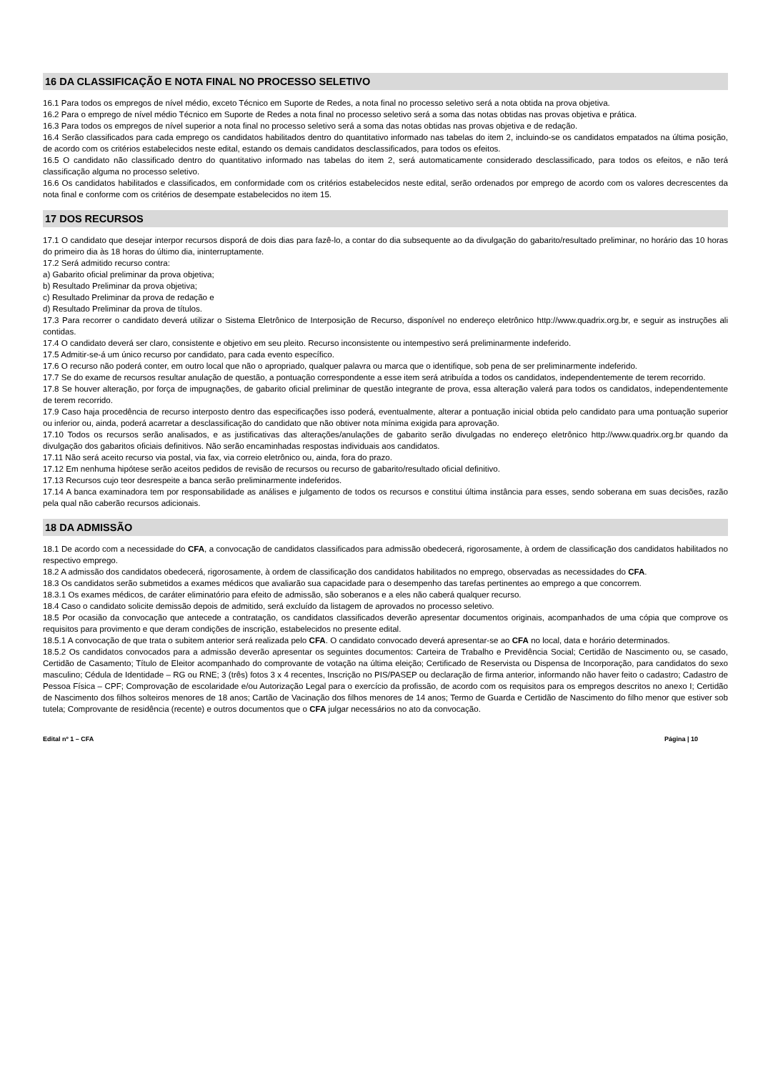16 DA CLASSIFICAÇÃO E NOTA FINAL NO PROCESSO SELETIVO
16.1 Para todos os empregos de nível médio, exceto Técnico em Suporte de Redes, a nota final no processo seletivo será a nota obtida na prova objetiva.
16.2 Para o emprego de nível médio Técnico em Suporte de Redes a nota final no processo seletivo será a soma das notas obtidas nas provas objetiva e prática.
16.3 Para todos os empregos de nível superior a nota final no processo seletivo será a soma das notas obtidas nas provas objetiva e de redação.
16.4 Serão classificados para cada emprego os candidatos habilitados dentro do quantitativo informado nas tabelas do item 2, incluindo-se os candidatos empatados na última posição, de acordo com os critérios estabelecidos neste edital, estando os demais candidatos desclassificados, para todos os efeitos.
16.5 O candidato não classificado dentro do quantitativo informado nas tabelas do item 2, será automaticamente considerado desclassificado, para todos os efeitos, e não terá classificação alguma no processo seletivo.
16.6 Os candidatos habilitados e classificados, em conformidade com os critérios estabelecidos neste edital, serão ordenados por emprego de acordo com os valores decrescentes da nota final e conforme com os critérios de desempate estabelecidos no item 15.
17 DOS RECURSOS
17.1 O candidato que desejar interpor recursos disporá de dois dias para fazê-lo, a contar do dia subsequente ao da divulgação do gabarito/resultado preliminar, no horário das 10 horas do primeiro dia às 18 horas do último dia, ininterruptamente.
17.2 Será admitido recurso contra:
a) Gabarito oficial preliminar da prova objetiva;
b) Resultado Preliminar da prova objetiva;
c) Resultado Preliminar da prova de redação e
d) Resultado Preliminar da prova de títulos.
17.3 Para recorrer o candidato deverá utilizar o Sistema Eletrônico de Interposição de Recurso, disponível no endereço eletrônico http://www.quadrix.org.br, e seguir as instruções ali contidas.
17.4 O candidato deverá ser claro, consistente e objetivo em seu pleito. Recurso inconsistente ou intempestivo será preliminarmente indeferido.
17.5 Admitir-se-á um único recurso por candidato, para cada evento específico.
17.6 O recurso não poderá conter, em outro local que não o apropriado, qualquer palavra ou marca que o identifique, sob pena de ser preliminarmente indeferido.
17.7 Se do exame de recursos resultar anulação de questão, a pontuação correspondente a esse item será atribuída a todos os candidatos, independentemente de terem recorrido.
17.8 Se houver alteração, por força de impugnações, de gabarito oficial preliminar de questão integrante de prova, essa alteração valerá para todos os candidatos, independentemente de terem recorrido.
17.9 Caso haja procedência de recurso interposto dentro das especificações isso poderá, eventualmente, alterar a pontuação inicial obtida pelo candidato para uma pontuação superior ou inferior ou, ainda, poderá acarretar a desclassificação do candidato que não obtiver nota mínima exigida para aprovação.
17.10 Todos os recursos serão analisados, e as justificativas das alterações/anulações de gabarito serão divulgadas no endereço eletrônico http://www.quadrix.org.br quando da divulgação dos gabaritos oficiais definitivos. Não serão encaminhadas respostas individuais aos candidatos.
17.11 Não será aceito recurso via postal, via fax, via correio eletrônico ou, ainda, fora do prazo.
17.12 Em nenhuma hipótese serão aceitos pedidos de revisão de recursos ou recurso de gabarito/resultado oficial definitivo.
17.13 Recursos cujo teor desrespeite a banca serão preliminarmente indeferidos.
17.14 A banca examinadora tem por responsabilidade as análises e julgamento de todos os recursos e constitui última instância para esses, sendo soberana em suas decisões, razão pela qual não caberão recursos adicionais.
18 DA ADMISSÃO
18.1 De acordo com a necessidade do CFA, a convocação de candidatos classificados para admissão obedecerá, rigorosamente, à ordem de classificação dos candidatos habilitados no respectivo emprego.
18.2 A admissão dos candidatos obedecerá, rigorosamente, à ordem de classificação dos candidatos habilitados no emprego, observadas as necessidades do CFA.
18.3 Os candidatos serão submetidos a exames médicos que avaliarão sua capacidade para o desempenho das tarefas pertinentes ao emprego a que concorrem.
18.3.1 Os exames médicos, de caráter eliminatório para efeito de admissão, são soberanos e a eles não caberá qualquer recurso.
18.4 Caso o candidato solicite demissão depois de admitido, será excluído da listagem de aprovados no processo seletivo.
18.5 Por ocasião da convocação que antecede a contratação, os candidatos classificados deverão apresentar documentos originais, acompanhados de uma cópia que comprove os requisitos para provimento e que deram condições de inscrição, estabelecidos no presente edital.
18.5.1 A convocação de que trata o subitem anterior será realizada pelo CFA. O candidato convocado deverá apresentar-se ao CFA no local, data e horário determinados.
18.5.2 Os candidatos convocados para a admissão deverão apresentar os seguintes documentos: Carteira de Trabalho e Previdência Social; Certidão de Nascimento ou, se casado, Certidão de Casamento; Título de Eleitor acompanhado do comprovante de votação na última eleição; Certificado de Reservista ou Dispensa de Incorporação, para candidatos do sexo masculino; Cédula de Identidade – RG ou RNE; 3 (três) fotos 3 x 4 recentes, Inscrição no PIS/PASEP ou declaração de firma anterior, informando não haver feito o cadastro; Cadastro de Pessoa Física – CPF; Comprovação de escolaridade e/ou Autorização Legal para o exercício da profissão, de acordo com os requisitos para os empregos descritos no anexo I; Certidão de Nascimento dos filhos solteiros menores de 18 anos; Cartão de Vacinação dos filhos menores de 14 anos; Termo de Guarda e Certidão de Nascimento do filho menor que estiver sob tutela; Comprovante de residência (recente) e outros documentos que o CFA julgar necessários no ato da convocação.
Edital nº 1 – CFA Página | 10